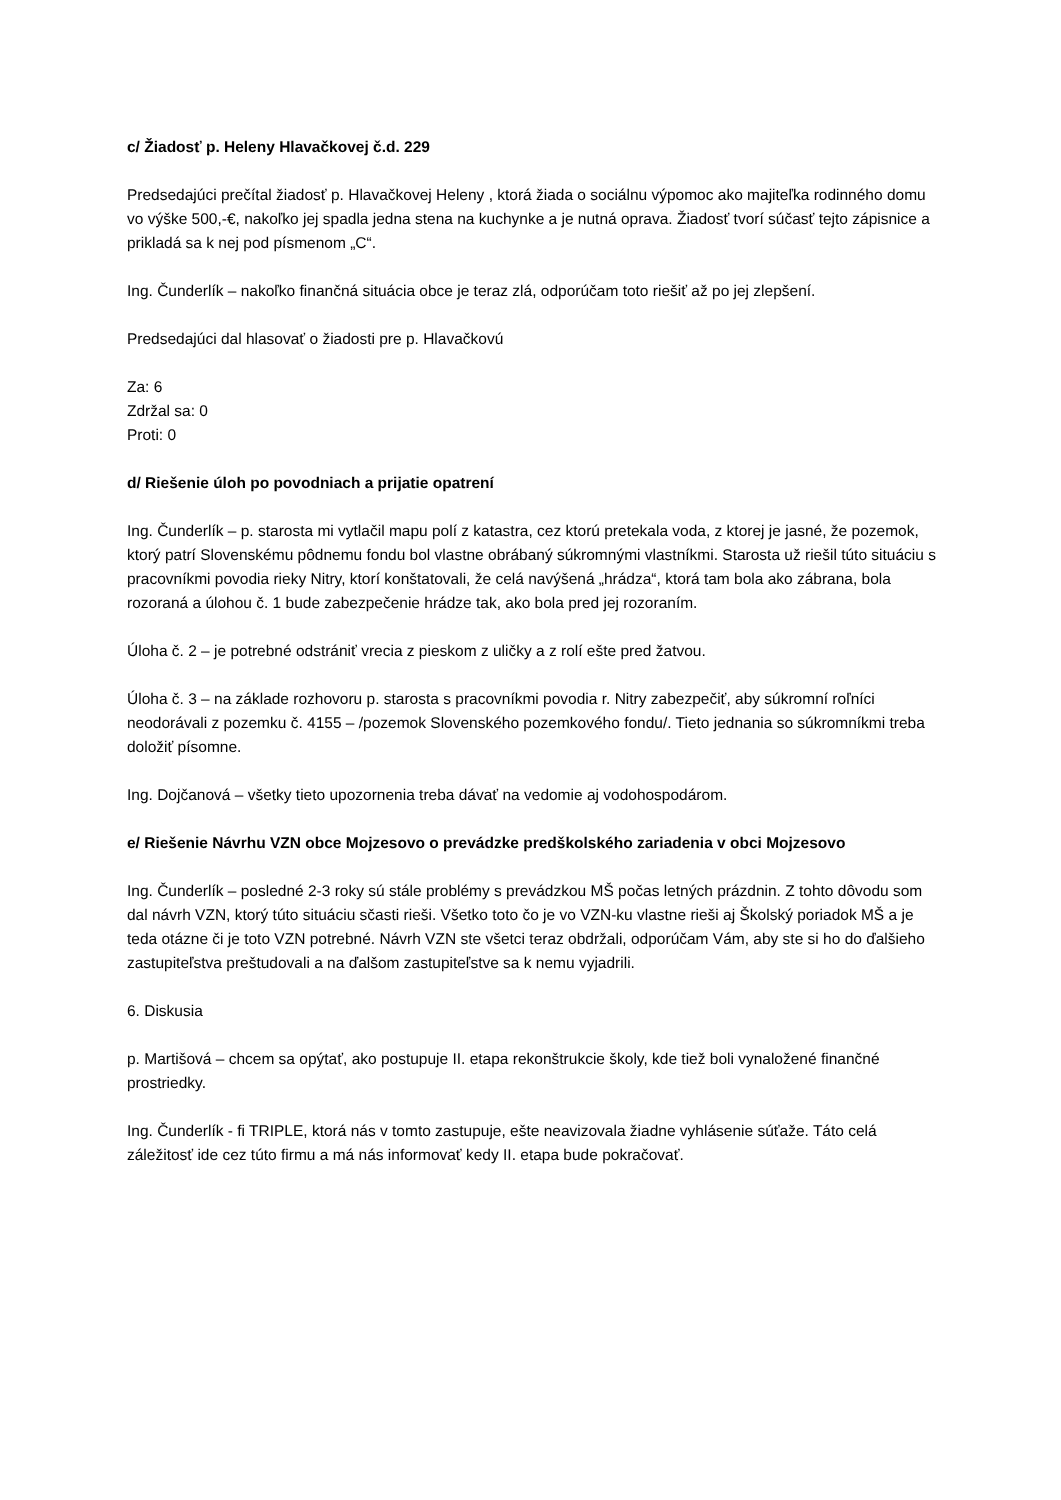c/ Žiadosť p. Heleny Hlavačkovej č.d. 229
Predsedajúci prečítal žiadosť p. Hlavačkovej Heleny , ktorá žiada o sociálnu výpomoc ako majiteľka rodinného domu vo výške 500,-€, nakoľko jej spadla jedna stena na kuchynke a je nutná oprava. Žiadosť tvorí súčasť tejto zápisnice a prikladá sa k nej pod písmenom „C“.
Ing. Čunderlík – nakoľko finančná situácia obce je teraz zlá, odporúčam toto riešiť až po jej zlepšení.
Predsedajúci dal hlasovať o žiadosti pre p. Hlavačkovú
Za: 6
Zdržal sa: 0
Proti: 0
d/ Riešenie úloh po povodniach a prijatie opatrení
Ing. Čunderlík – p. starosta mi vytlačil mapu polí z katastra, cez ktorú pretekala voda, z ktorej je jasné, že pozemok, ktorý patrí Slovenskému pôdnemu fondu bol vlastne obrábaný súkromnými vlastníkmi. Starosta už riešil túto situáciu s pracovníkmi povodia rieky Nitry, ktorí konštatovali, že celá navýšená „hrádza“, ktorá tam bola ako zábrana, bola rozoraná a úlohou č. 1 bude zabezpečenie hrádze tak, ako bola pred jej rozoraním.
Úloha č. 2 – je potrebné odstrániť vrecia z pieskom z uličky a z rolí ešte pred žatvou.
Úloha č. 3 – na základe rozhovoru p. starosta s pracovníkmi povodia r. Nitry zabezpečiť, aby súkromní roľníci neodorávali z pozemku č. 4155 – /pozemok Slovenského pozemkového fondu/. Tieto jednania so súkromníkmi treba doložiť písomne.
Ing. Dojčanová – všetky tieto upozornenia treba dávať na vedomie aj vodohospodárom.
e/ Riešenie Návrhu VZN obce Mojzesovo o prevádzke predškolského zariadenia v obci Mojzesovo
Ing. Čunderlík – posledné 2-3 roky sú stále problémy s prevádzkou MŠ počas letných prázdnin. Z tohto dôvodu som dal návrh VZN, ktorý túto situáciu sčasti rieši. Všetko toto čo je vo VZN-ku vlastne rieši aj Školský poriadok MŠ a je teda otázne či je toto VZN potrebné. Návrh VZN ste všetci teraz obdržali, odporúčam Vám, aby ste si ho do ďalšieho zastupiteľstva preštudovali a na ďalšom zastupiteľstve sa k nemu vyjadrili.
6. Diskusia
p. Martišová – chcem sa opýtať, ako postupuje II. etapa rekonštrukcie školy, kde tiež boli vynaložené finančné prostriedky.
Ing. Čunderlík - fi TRIPLE, ktorá nás v tomto zastupuje, ešte neavizovala žiadne vyhlásenie súťaže. Táto celá záležitosť ide cez túto firmu a má nás informovať kedy II. etapa bude pokračovať.